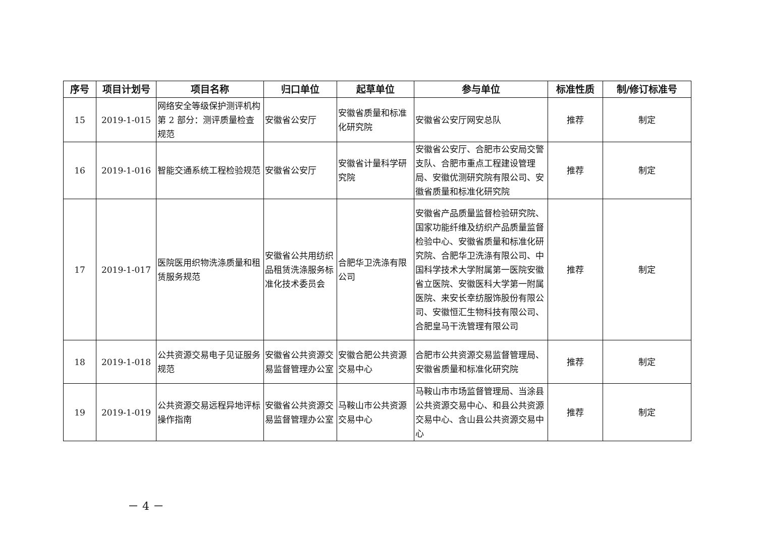| 序号 | 项目计划号 | 项目名称 | 归口单位 | 起草单位 | 参与单位 | 标准性质 | 制/修订标准号 |
| --- | --- | --- | --- | --- | --- | --- | --- |
| 15 | 2019-1-015 | 网络安全等级保护测评机构 第 2 部分：测评质量检查规范 | 安徽省公安厅 | 安徽省质量和标准化研究院 | 安徽省公安厅网安总队 | 推荐 | 制定 |
| 16 | 2019-1-016 | 智能交通系统工程检验规范 | 安徽省公安厅 | 安徽省计量科学研究院 | 安徽省公安厅、合肥市公安局交警支队、合肥市重点工程建设管理局、安徽优测研究院有限公司、安徽省质量和标准化研究院 | 推荐 | 制定 |
| 17 | 2019-1-017 | 医院医用织物洗涤质量和租赁服务规范 | 安徽省公共用纺织品租赁洗涤服务标准化技术委员会 | 合肥华卫洗涤有限公司 | 安徽省产品质量监督检验研究院、国家功能纤维及纺织产品质量监督检验中心、安徽省质量和标准化研究院、合肥华卫洗涤有限公司、中国科学技术大学附属第一医院安徽省立医院、安徽医科大学第一附属医院、来安长幸纺服饰股份有限公司、安徽恒汇生物科技有限公司、合肥皇马干洗管理有限公司 | 推荐 | 制定 |
| 18 | 2019-1-018 | 公共资源交易电子见证服务规范 | 安徽省公共资源交易监督管理办公室 | 安徽合肥公共资源交易中心 | 合肥市公共资源交易监督管理局、安徽省质量和标准化研究院 | 推荐 | 制定 |
| 19 | 2019-1-019 | 公共资源交易远程异地评标操作指南 | 安徽省公共资源交易监督管理办公室 | 马鞍山市公共资源交易中心 | 马鞍山市市场监督管理局、当涂县公共资源交易中心、和县公共资源交易中心、含山县公共资源交易中心 | 推荐 | 制定 |
－ 4 －